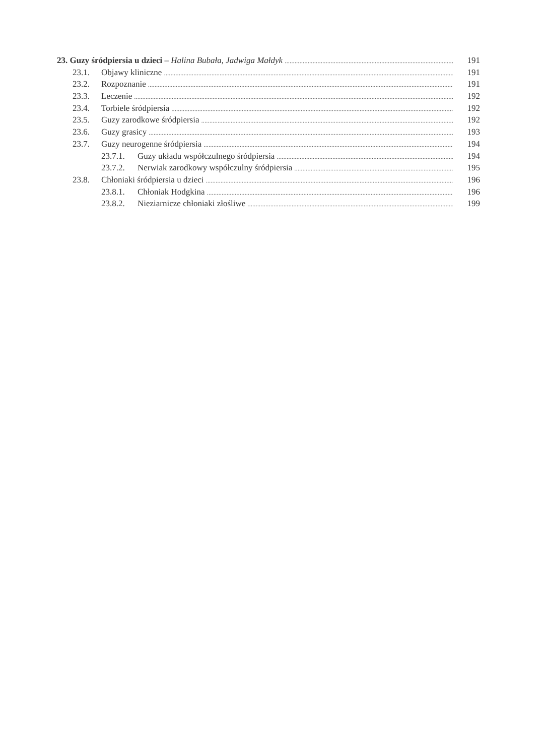23. Guzy śródpiersia u dzieci – Halina Bubała, Jadwiga Małdyk 191
23.1. Objawy kliniczne 191
23.2. Rozpoznanie 191
23.3. Leczenie 192
23.4. Torbiele śródpiersia 192
23.5. Guzy zarodkowe śródpiersia 192
23.6. Guzy grasicy 193
23.7. Guzy neurogenne śródpiersia 194
23.7.1. Guzy układu współczulnego śródpiersia 194
23.7.2. Nerwiak zarodkowy współczulny śródpiersia 195
23.8. Chłoniaki śródpiersia u dzieci 196
23.8.1. Chłoniak Hodgkina 196
23.8.2. Nieziarnicze chłoniaki złośliwe 199